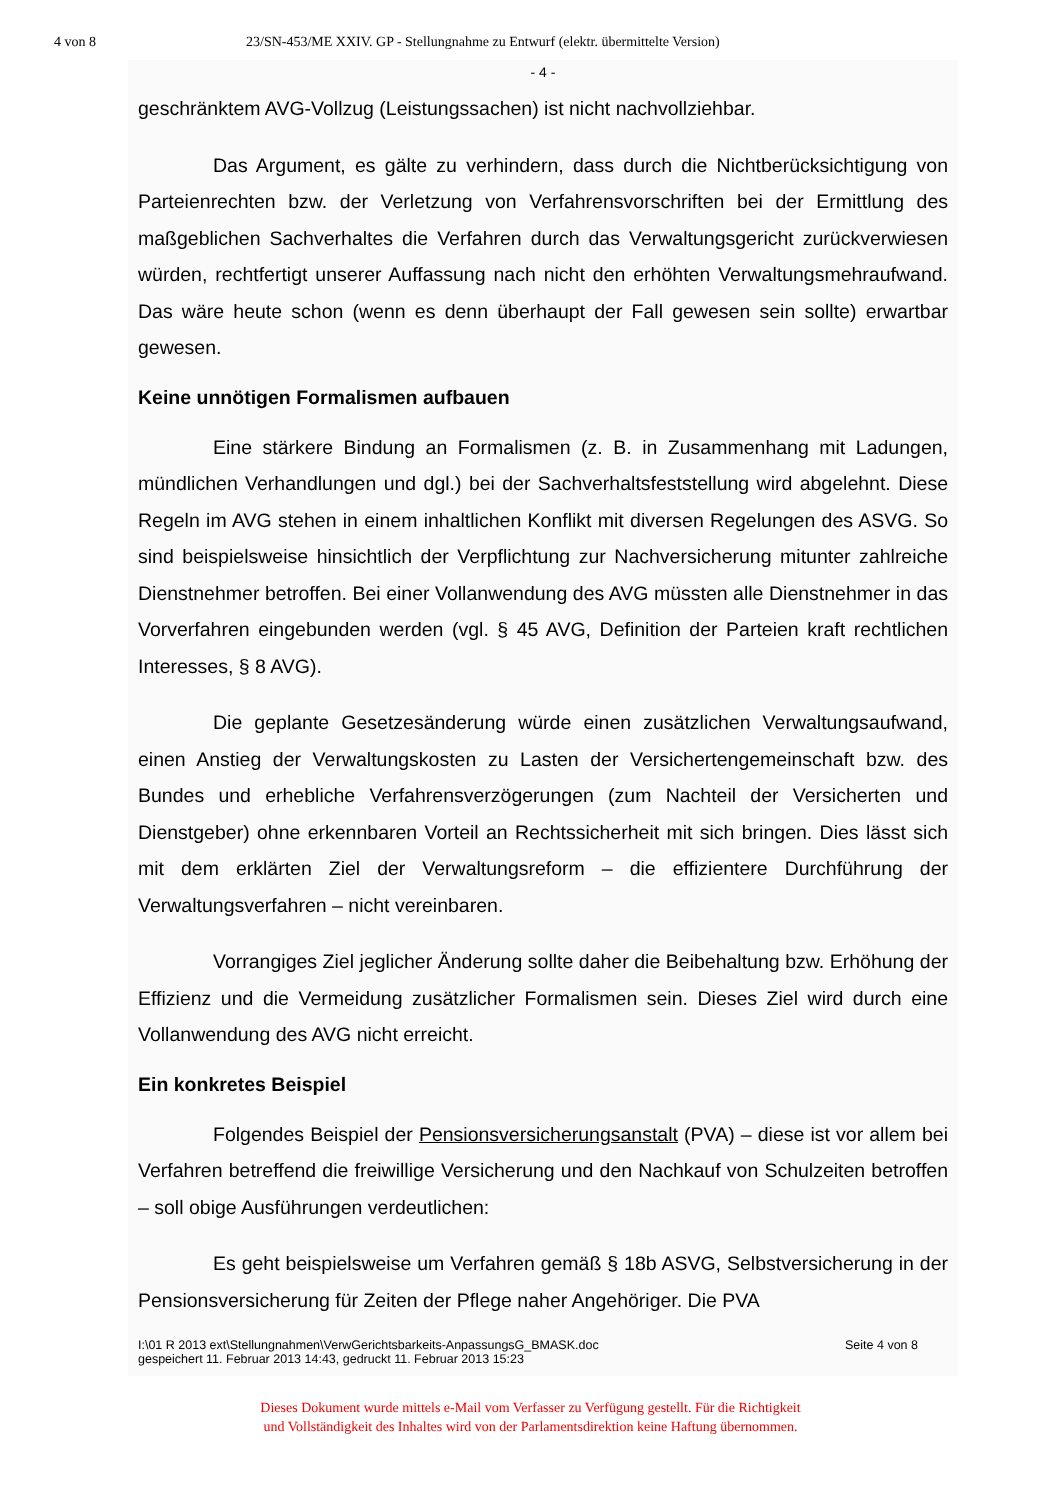4 von 8 23/SN-453/ME XXIV. GP - Stellungnahme zu Entwurf (elektr. übermittelte Version)
- 4 -
geschränktem AVG-Vollzug (Leistungssachen) ist nicht nachvollziehbar.
Das Argument, es gälte zu verhindern, dass durch die Nichtberücksichtigung von Parteienrechten bzw. der Verletzung von Verfahrensvorschriften bei der Ermittlung des maßgeblichen Sachverhaltes die Verfahren durch das Verwaltungsgericht zurückverwiesen würden, rechtfertigt unserer Auffassung nach nicht den erhöhten Verwaltungsmehraufwand. Das wäre heute schon (wenn es denn überhaupt der Fall gewesen sein sollte) erwartbar gewesen.
Keine unnötigen Formalismen aufbauen
Eine stärkere Bindung an Formalismen (z. B. in Zusammenhang mit Ladungen, mündlichen Verhandlungen und dgl.) bei der Sachverhaltsfeststellung wird abgelehnt. Diese Regeln im AVG stehen in einem inhaltlichen Konflikt mit diversen Regelungen des ASVG. So sind beispielsweise hinsichtlich der Verpflichtung zur Nachversicherung mitunter zahlreiche Dienstnehmer betroffen. Bei einer Vollanwendung des AVG müssten alle Dienstnehmer in das Vorverfahren eingebunden werden (vgl. § 45 AVG, Definition der Parteien kraft rechtlichen Interesses, § 8 AVG).
Die geplante Gesetzesänderung würde einen zusätzlichen Verwaltungsaufwand, einen Anstieg der Verwaltungskosten zu Lasten der Versichertengemeinschaft bzw. des Bundes und erhebliche Verfahrensverzögerungen (zum Nachteil der Versicherten und Dienstgeber) ohne erkennbaren Vorteil an Rechtssicherheit mit sich bringen. Dies lässt sich mit dem erklärten Ziel der Verwaltungsreform – die effizientere Durchführung der Verwaltungsverfahren – nicht vereinbaren.
Vorrangiges Ziel jeglicher Änderung sollte daher die Beibehaltung bzw. Erhöhung der Effizienz und die Vermeidung zusätzlicher Formalismen sein. Dieses Ziel wird durch eine Vollanwendung des AVG nicht erreicht.
Ein konkretes Beispiel
Folgendes Beispiel der Pensionsversicherungsanstalt (PVA) – diese ist vor allem bei Verfahren betreffend die freiwillige Versicherung und den Nachkauf von Schulzeiten betroffen – soll obige Ausführungen verdeutlichen:
Es geht beispielsweise um Verfahren gemäß § 18b ASVG, Selbstversicherung in der Pensionsversicherung für Zeiten der Pflege naher Angehöriger. Die PVA
I:\01 R 2013 ext\Stellungnahmen\VerwGerichtsbarkeits-AnpassungsG_BMASK.doc
gespeichert 11. Februar 2013 14:43, gedruckt 11. Februar 2013 15:23 Seite 4 von 8
Dieses Dokument wurde mittels e-Mail vom Verfasser zu Verfügung gestellt. Für die Richtigkeit
und Vollständigkeit des Inhaltes wird von der Parlamentsdirektion keine Haftung übernommen.